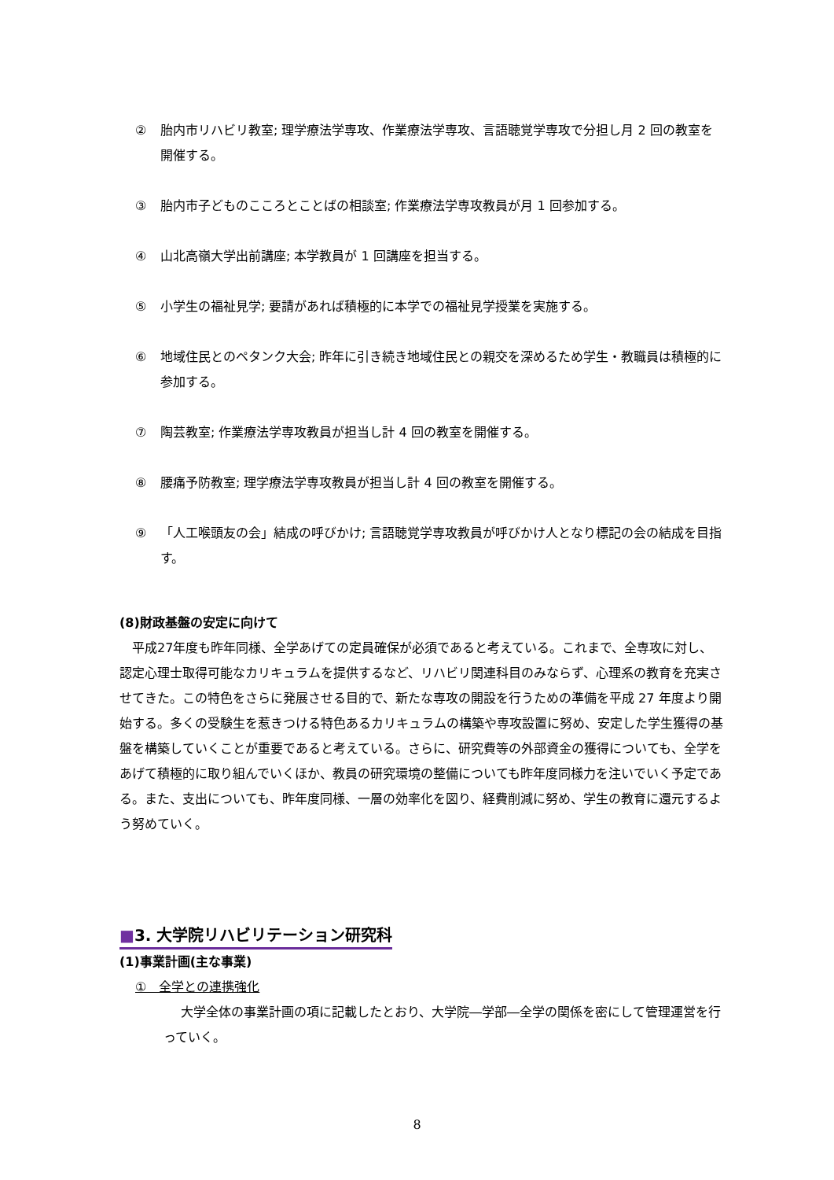② 胎内市リハビリ教室; 理学療法学専攻、作業療法学専攻、言語聴覚学専攻で分担し月 2 回の教室を開催する。
③ 胎内市子どものこころとことばの相談室; 作業療法学専攻教員が月 1 回参加する。
④ 山北高嶺大学出前講座; 本学教員が 1 回講座を担当する。
⑤ 小学生の福祉見学; 要請があれば積極的に本学での福祉見学授業を実施する。
⑥ 地域住民とのペタンク大会; 昨年に引き続き地域住民との親交を深めるため学生・教職員は積極的に参加する。
⑦ 陶芸教室; 作業療法学専攻教員が担当し計 4 回の教室を開催する。
⑧ 腰痛予防教室; 理学療法学専攻教員が担当し計 4 回の教室を開催する。
⑨ 「人工喉頭友の会」結成の呼びかけ; 言語聴覚学専攻教員が呼びかけ人となり標記の会の結成を目指す。
(8)財政基盤の安定に向けて
　平成27年度も昨年同様、全学あげての定員確保が必須であると考えている。これまで、全専攻に対し、認定心理士取得可能なカリキュラムを提供するなど、リハビリ関連科目のみならず、心理系の教育を充実させてきた。この特色をさらに発展させる目的で、新たな専攻の開設を行うための準備を平成 27 年度より開始する。多くの受験生を惹きつける特色あるカリキュラムの構築や専攻設置に努め、安定した学生獲得の基盤を構築していくことが重要であると考えている。さらに、研究費等の外部資金の獲得についても、全学をあげて積極的に取り組んでいくほか、教員の研究環境の整備についても昨年度同様力を注いでいく予定である。また、支出についても、昨年度同様、一層の効率化を図り、経費削減に努め、学生の教育に還元するよう努めていく。
■3. 大学院リハビリテーション研究科
(1)事業計画(主な事業)
①　全学との連携強化
大学全体の事業計画の項に記載したとおり、大学院―学部―全学の関係を密にして管理運営を行っていく。
8